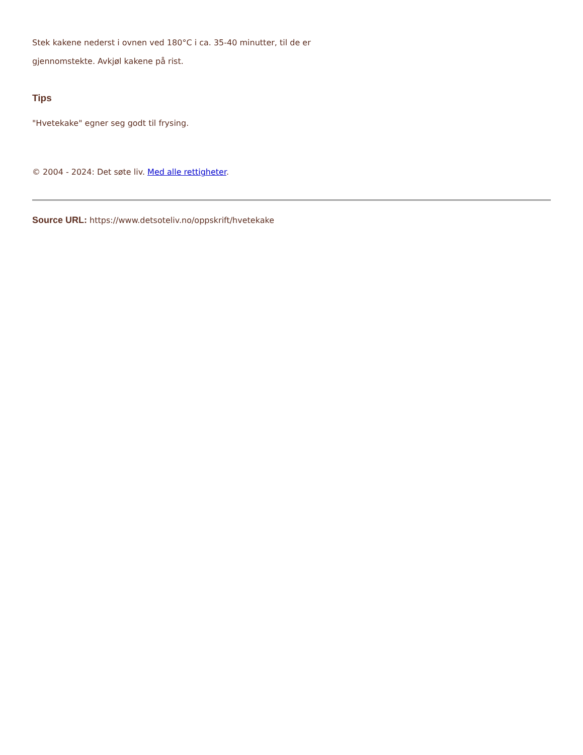Stek kakene nederst i ovnen ved 180°C i ca. 35-40 minutter, til de er
gjennomstekte. Avkjøl kakene på rist.
Tips
"Hvetekake" egner seg godt til frysing.
© 2004 - 2024: Det søte liv. Med alle rettigheter.
Source URL: https://www.detsoteliv.no/oppskrift/hvetekake